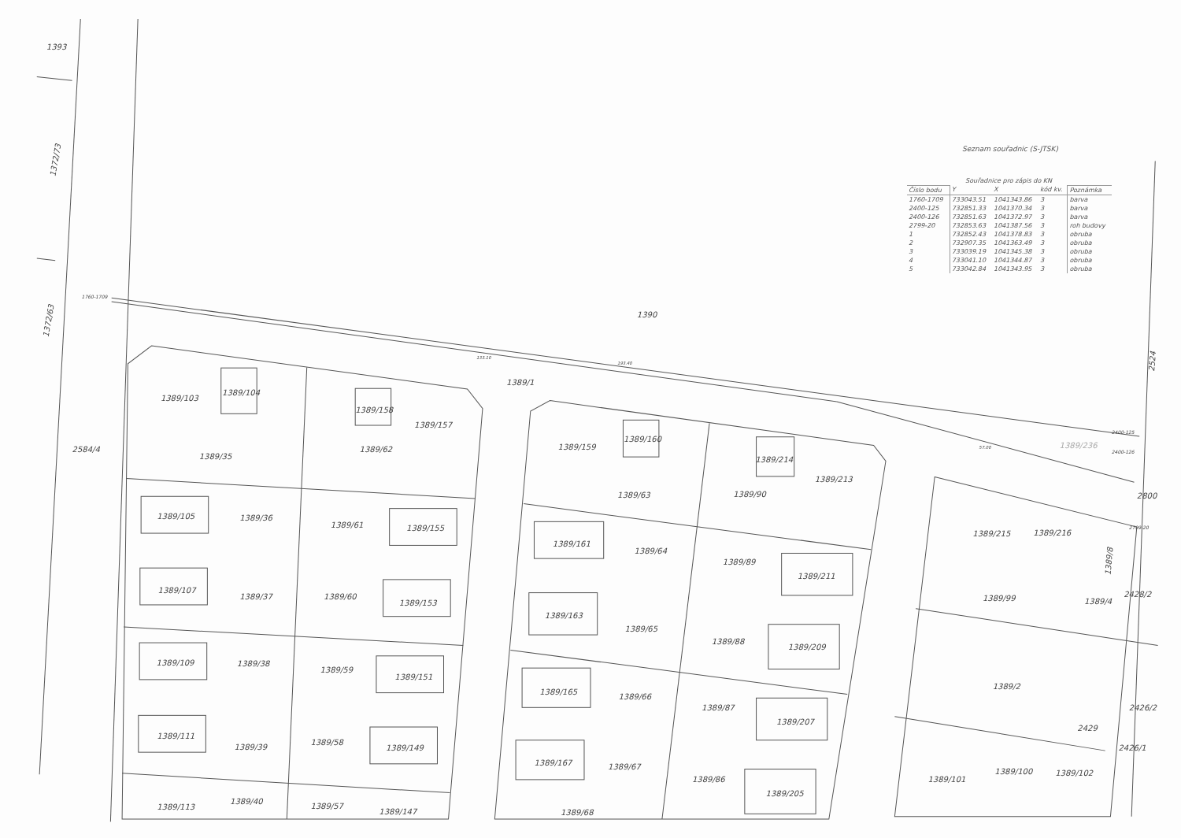1393
1390
1389/1
2584/4
1389/103
1389/104
1389/35
1389/62
1389/158
1389/157
1389/159
1389/160
1389/63
1389/90
1389/214
1389/213
1389/105
1389/36
1389/61
1389/155
1389/107
1389/37
1389/60
1389/153
1389/161
1389/64
1389/89
1389/211
1389/163
1389/65
1389/88
1389/209
1389/215
1389/216
1389/99
1389/2
1389/109
1389/38
1389/59
1389/151
1389/111
1389/39
1389/58
1389/149
1389/165
1389/66
1389/87
1389/207
1389/167
1389/67
1389/86
1389/205
1389/101
1389/100
1389/102
1389/113
1389/40
1389/57
1389/147
1389/68
2800
1389/4
2428/2
2426/2
2429
2426/1
1389/236
1760-1709
2400-125
2400-126
2799-20
133.10
193.40
57.00
1372/73
1372/63
2524
1389/8
Seznam souřadnic (S-JTSK)
| | Souřadnice pro zápis do KN | | | |
| --- | --- | --- | --- | --- |
| Číslo bodu | Y | X | kód kv. | Poznámka |
| 1760-1709 | 733043.51 | 1041343.86 | 3 | barva |
| 2400-125 | 732851.33 | 1041370.34 | 3 | barva |
| 2400-126 | 732851.63 | 1041372.97 | 3 | barva |
| 2799-20 | 732853.63 | 1041387.56 | 3 | roh budovy |
| 1 | 732852.43 | 1041378.83 | 3 | obruba |
| 2 | 732907.35 | 1041363.49 | 3 | obruba |
| 3 | 733039.19 | 1041345.38 | 3 | obruba |
| 4 | 733041.10 | 1041344.87 | 3 | obruba |
| 5 | 733042.84 | 1041343.95 | 3 | obruba |